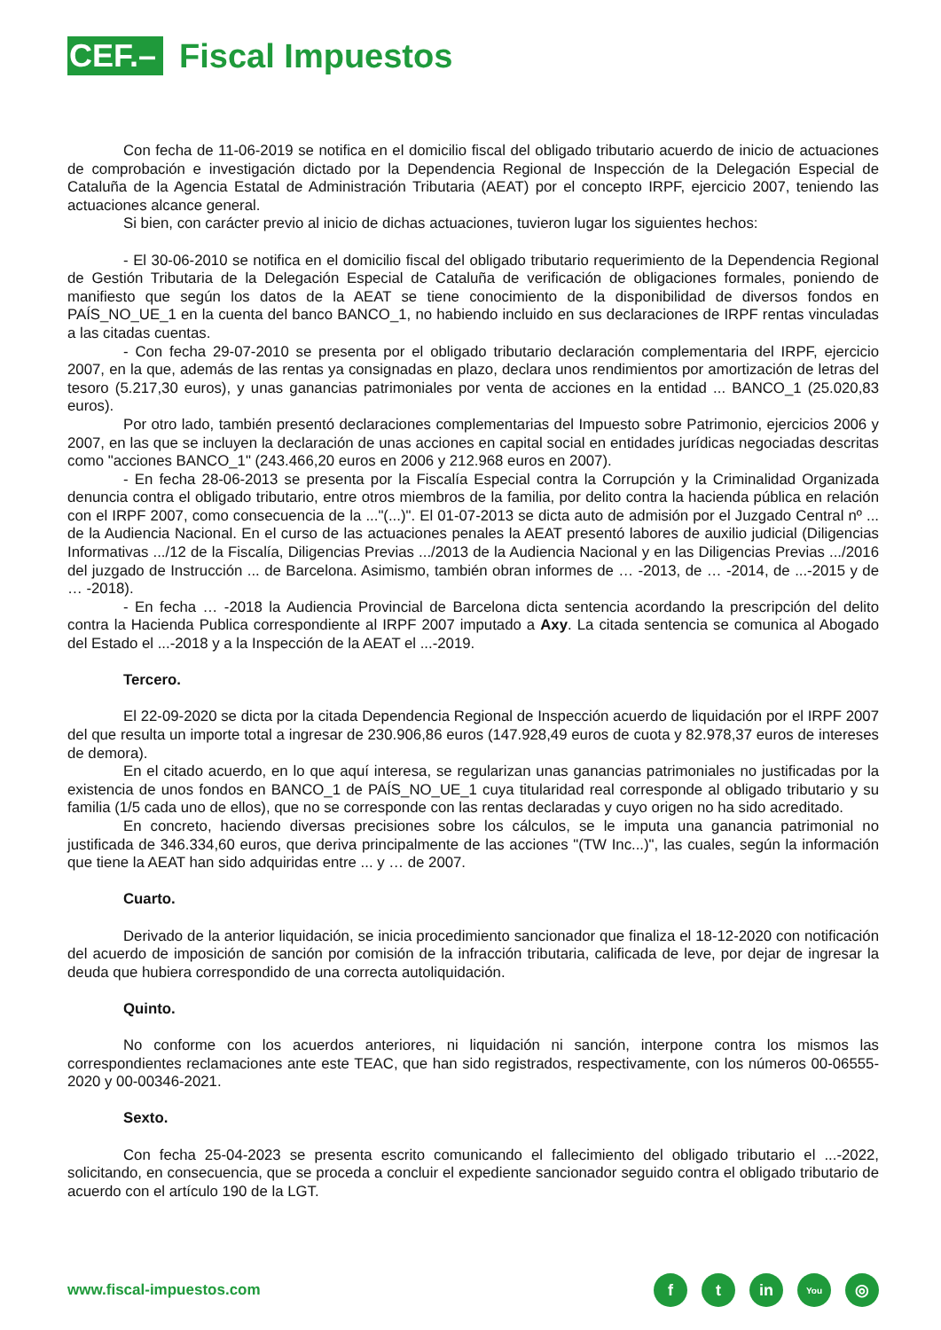CEF.– Fiscal Impuestos
Con fecha de 11-06-2019 se notifica en el domicilio fiscal del obligado tributario acuerdo de inicio de actuaciones de comprobación e investigación dictado por la Dependencia Regional de Inspección de la Delegación Especial de Cataluña de la Agencia Estatal de Administración Tributaria (AEAT) por el concepto IRPF, ejercicio 2007, teniendo las actuaciones alcance general.
Si bien, con carácter previo al inicio de dichas actuaciones, tuvieron lugar los siguientes hechos:
- El 30-06-2010 se notifica en el domicilio fiscal del obligado tributario requerimiento de la Dependencia Regional de Gestión Tributaria de la Delegación Especial de Cataluña de verificación de obligaciones formales, poniendo de manifiesto que según los datos de la AEAT se tiene conocimiento de la disponibilidad de diversos fondos en PAÍS_NO_UE_1 en la cuenta del banco BANCO_1, no habiendo incluido en sus declaraciones de IRPF rentas vinculadas a las citadas cuentas.
- Con fecha 29-07-2010 se presenta por el obligado tributario declaración complementaria del IRPF, ejercicio 2007, en la que, además de las rentas ya consignadas en plazo, declara unos rendimientos por amortización de letras del tesoro (5.217,30 euros), y unas ganancias patrimoniales por venta de acciones en la entidad ... BANCO_1 (25.020,83 euros).
Por otro lado, también presentó declaraciones complementarias del Impuesto sobre Patrimonio, ejercicios 2006 y 2007, en las que se incluyen la declaración de unas acciones en capital social en entidades jurídicas negociadas descritas como "acciones BANCO_1" (243.466,20 euros en 2006 y 212.968 euros en 2007).
- En fecha 28-06-2013 se presenta por la Fiscalía Especial contra la Corrupción y la Criminalidad Organizada denuncia contra el obligado tributario, entre otros miembros de la familia, por delito contra la hacienda pública en relación con el IRPF 2007, como consecuencia de la ..."(...)". El 01-07-2013 se dicta auto de admisión por el Juzgado Central nº ... de la Audiencia Nacional. En el curso de las actuaciones penales la AEAT presentó labores de auxilio judicial (Diligencias Informativas .../12 de la Fiscalía, Diligencias Previas .../2013 de la Audiencia Nacional y en las Diligencias Previas .../2016 del juzgado de Instrucción ... de Barcelona. Asimismo, también obran informes de … -2013, de … -2014, de ...-2015 y de … -2018).
- En fecha … -2018 la Audiencia Provincial de Barcelona dicta sentencia acordando la prescripción del delito contra la Hacienda Publica correspondiente al IRPF 2007 imputado a Axy. La citada sentencia se comunica al Abogado del Estado el ...-2018 y a la Inspección de la AEAT el ...-2019.
Tercero.
El 22-09-2020 se dicta por la citada Dependencia Regional de Inspección acuerdo de liquidación por el IRPF 2007 del que resulta un importe total a ingresar de 230.906,86 euros (147.928,49 euros de cuota y 82.978,37 euros de intereses de demora).
En el citado acuerdo, en lo que aquí interesa, se regularizan unas ganancias patrimoniales no justificadas por la existencia de unos fondos en BANCO_1 de PAÍS_NO_UE_1 cuya titularidad real corresponde al obligado tributario y su familia (1/5 cada uno de ellos), que no se corresponde con las rentas declaradas y cuyo origen no ha sido acreditado.
En concreto, haciendo diversas precisiones sobre los cálculos, se le imputa una ganancia patrimonial no justificada de 346.334,60 euros, que deriva principalmente de las acciones "(TW Inc...)", las cuales, según la información que tiene la AEAT han sido adquiridas entre ... y … de 2007.
Cuarto.
Derivado de la anterior liquidación, se inicia procedimiento sancionador que finaliza el 18-12-2020 con notificación del acuerdo de imposición de sanción por comisión de la infracción tributaria, calificada de leve, por dejar de ingresar la deuda que hubiera correspondido de una correcta autoliquidación.
Quinto.
No conforme con los acuerdos anteriores, ni liquidación ni sanción, interpone contra los mismos las correspondientes reclamaciones ante este TEAC, que han sido registrados, respectivamente, con los números 00-06555-2020 y 00-00346-2021.
Sexto.
Con fecha 25-04-2023 se presenta escrito comunicando el fallecimiento del obligado tributario el ...-2022, solicitando, en consecuencia, que se proceda a concluir el expediente sancionador seguido contra el obligado tributario de acuerdo con el artículo 190 de la LGT.
www.fiscal-impuestos.com
ft in You ◎